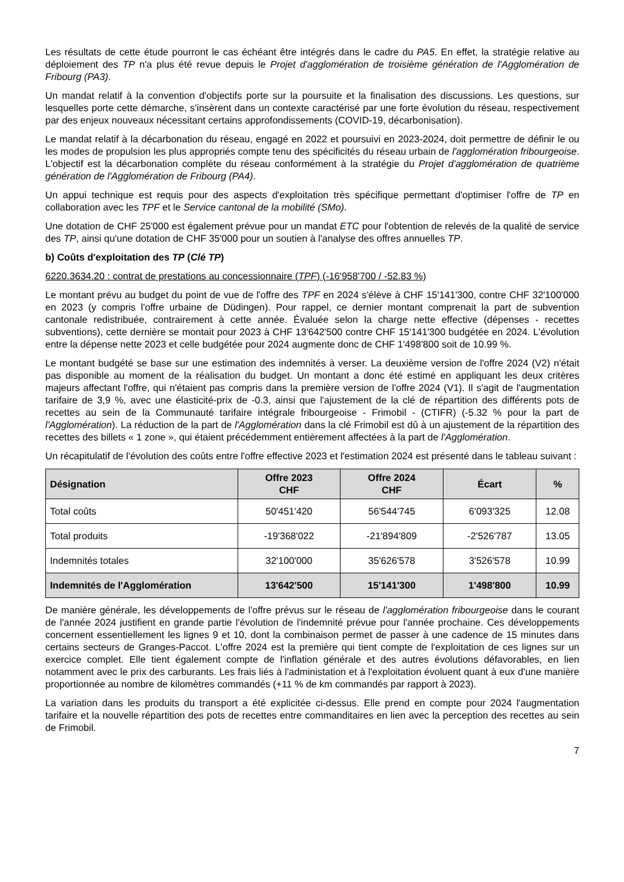Les résultats de cette étude pourront le cas échéant être intégrés dans le cadre du PA5. En effet, la stratégie relative au déploiement des TP n'a plus été revue depuis le Projet d'agglomération de troisième génération de l'Agglomération de Fribourg (PA3).
Un mandat relatif à la convention d'objectifs porte sur la poursuite et la finalisation des discussions. Les questions, sur lesquelles porte cette démarche, s'insèrent dans un contexte caractérisé par une forte évolution du réseau, respectivement par des enjeux nouveaux nécessitant certains approfondissements (COVID-19, décarbonisation).
Le mandat relatif à la décarbonation du réseau, engagé en 2022 et poursuivi en 2023-2024, doit permettre de définir le ou les modes de propulsion les plus appropriés compte tenu des spécificités du réseau urbain de l'agglomération fribourgeoise. L'objectif est la décarbonation complète du réseau conformément à la stratégie du Projet d'agglomération de quatrième génération de l'Agglomération de Fribourg (PA4).
Un appui technique est requis pour des aspects d'exploitation très spécifique permettant d'optimiser l'offre de TP en collaboration avec les TPF et le Service cantonal de la mobilité (SMo).
Une dotation de CHF 25'000 est également prévue pour un mandat ETC pour l'obtention de relevés de la qualité de service des TP, ainsi qu'une dotation de CHF 35'000 pour un soutien à l'analyse des offres annuelles TP.
b) Coûts d'exploitation des TP (Clé TP)
6220.3634.20 : contrat de prestations au concessionnaire (TPF) (-16'958'700 / -52.83 %)
Le montant prévu au budget du point de vue de l'offre des TPF en 2024 s'élève à CHF 15'141'300, contre CHF 32'100'000 en 2023 (y compris l'offre urbaine de Düdingen). Pour rappel, ce dernier montant comprenait la part de subvention cantonale redistribuée, contrairement à cette année. Évaluée selon la charge nette effective (dépenses - recettes subventions), cette dernière se montait pour 2023 à CHF 13'642'500 contre CHF 15'141'300 budgétée en 2024. L'évolution entre la dépense nette 2023 et celle budgétée pour 2024 augmente donc de CHF 1'498'800 soit de 10.99 %.
Le montant budgété se base sur une estimation des indemnités à verser. La deuxième version de l'offre 2024 (V2) n'était pas disponible au moment de la réalisation du budget. Un montant a donc été estimé en appliquant les deux critères majeurs affectant l'offre, qui n'étaient pas compris dans la première version de l'offre 2024 (V1). Il s'agit de l'augmentation tarifaire de 3,9 %, avec une élasticité-prix de -0.3, ainsi que l'ajustement de la clé de répartition des différents pots de recettes au sein de la Communauté tarifaire intégrale fribourgeoise - Frimobil - (CTIFR) (-5.32 % pour la part de l'Agglomération). La réduction de la part de l'Agglomération dans la clé Frimobil est dû à un ajustement de la répartition des recettes des billets « 1 zone », qui étaient précédemment entièrement affectées à la part de l'Agglomération.
Un récapitulatif de l'évolution des coûts entre l'offre effective 2023 et l'estimation 2024 est présenté dans le tableau suivant :
| Désignation | Offre 2023 CHF | Offre 2024 CHF | Écart | % |
| --- | --- | --- | --- | --- |
| Total coûts | 50'451'420 | 56'544'745 | 6'093'325 | 12.08 |
| Total produits | -19'368'022 | -21'894'809 | -2'526'787 | 13.05 |
| Indemnités totales | 32'100'000 | 35'626'578 | 3'526'578 | 10.99 |
| Indemnités de l'Agglomération | 13'642'500 | 15'141'300 | 1'498'800 | 10.99 |
De manière générale, les développements de l'offre prévus sur le réseau de l'agglomération fribourgeoise dans le courant de l'année 2024 justifient en grande partie l'évolution de l'indemnité prévue pour l'année prochaine. Ces développements concernent essentiellement les lignes 9 et 10, dont la combinaison permet de passer à une cadence de 15 minutes dans certains secteurs de Granges-Paccot. L'offre 2024 est la première qui tient compte de l'exploitation de ces lignes sur un exercice complet. Elle tient également compte de l'inflation générale et des autres évolutions défavorables, en lien notamment avec le prix des carburants. Les frais liés à l'administation et à l'exploitation évoluent quant à eux d'une manière proportionnée au nombre de kilomètres commandés (+11 % de km commandés par rapport à 2023).
La variation dans les produits du transport a été explicitée ci-dessus. Elle prend en compte pour 2024 l'augmentation tarifaire et la nouvelle répartition des pots de recettes entre commanditaires en lien avec la perception des recettes au sein de Frimobil.
7